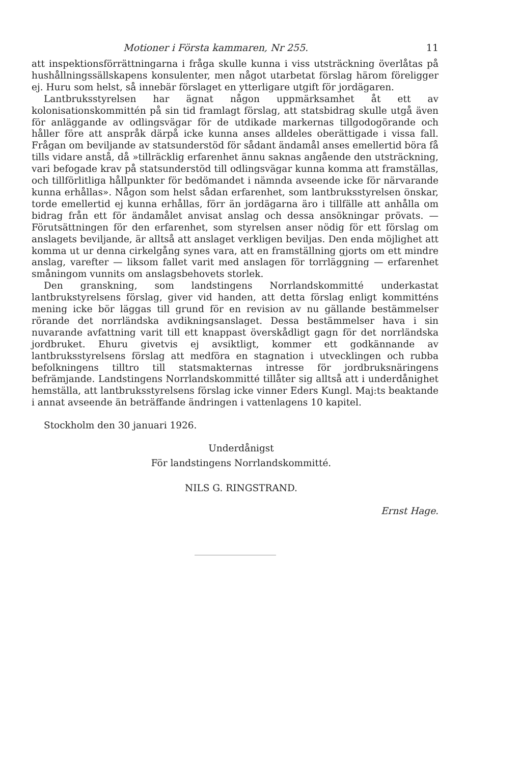Motioner i Första kammaren, Nr 255. 11
att inspektionsförrättningarna i fråga skulle kunna i viss utsträckning överlåtas på hushållningssällskapens konsulenter, men något utarbetat förslag härom föreligger ej. Huru som helst, så innebär förslaget en ytterligare utgift för jordägaren.
Lantbruksstyrelsen har ägnat någon uppmärksamhet åt ett av kolonisationskommittén på sin tid framlagt förslag, att statsbidrag skulle utgå även för anläggande av odlingsvägar för de utdikade markernas tillgodogörande och håller före att anspråk därpå icke kunna anses alldeles oberättigade i vissa fall. Frågan om beviljande av statsunderstöd för sådant ändamål anses emellertid böra få tills vidare anstå, då »tillräcklig erfarenhet ännu saknas angående den utsträckning, vari befogade krav på statsunderstöd till odlingsvägar kunna komma att framställas, och tillförlitliga hållpunkter för bedömandet i nämnda avseende icke för närvarande kunna erhållas». Någon som helst sådan erfarenhet, som lantbruksstyrelsen önskar, torde emellertid ej kunna erhållas, förr än jordägarna äro i tillfälle att anhålla om bidrag från ett för ändamålet anvisat anslag och dessa ansökningar prövats. — Förutsättningen för den erfarenhet, som styrelsen anser nödig för ett förslag om anslagets beviljande, är alltså att anslaget verkligen beviljas. Den enda möjlighet att komma ut ur denna cirkelgång synes vara, att en framställning gjorts om ett mindre anslag, varefter — liksom fallet varit med anslagen för torrläggning — erfarenhet småningom vunnits om anslagsbehovets storlek.
Den granskning, som landstingens Norrlandskommitté underkastat lantbrukstyrelsens förslag, giver vid handen, att detta förslag enligt kommitténs mening icke bör läggas till grund för en revision av nu gällande bestämmelser rörande det norrländska avdikningsanslaget. Dessa bestämmelser hava i sin nuvarande avfattning varit till ett knappast överskådligt gagn för det norrländska jordbruket. Ehuru givetvis ej avsiktligt, kommer ett godkännande av lantbruksstyrelsens förslag att medföra en stagnation i utvecklingen och rubba befolkningens tilltro till statsmakternas intresse för jordbruksnäringens befrämjande. Landstingens Norrlandskommitté tillåter sig alltså att i underdånighet hemställa, att lantbruksstyrelsens förslag icke vinner Eders Kungl. Maj:ts beaktande i annat avseende än beträffande ändringen i vattenlagens 10 kapitel.
Stockholm den 30 januari 1926.
Underdånigst
För landstingens Norrlandskommitté.
NILS G. RINGSTRAND.
Ernst Hage.